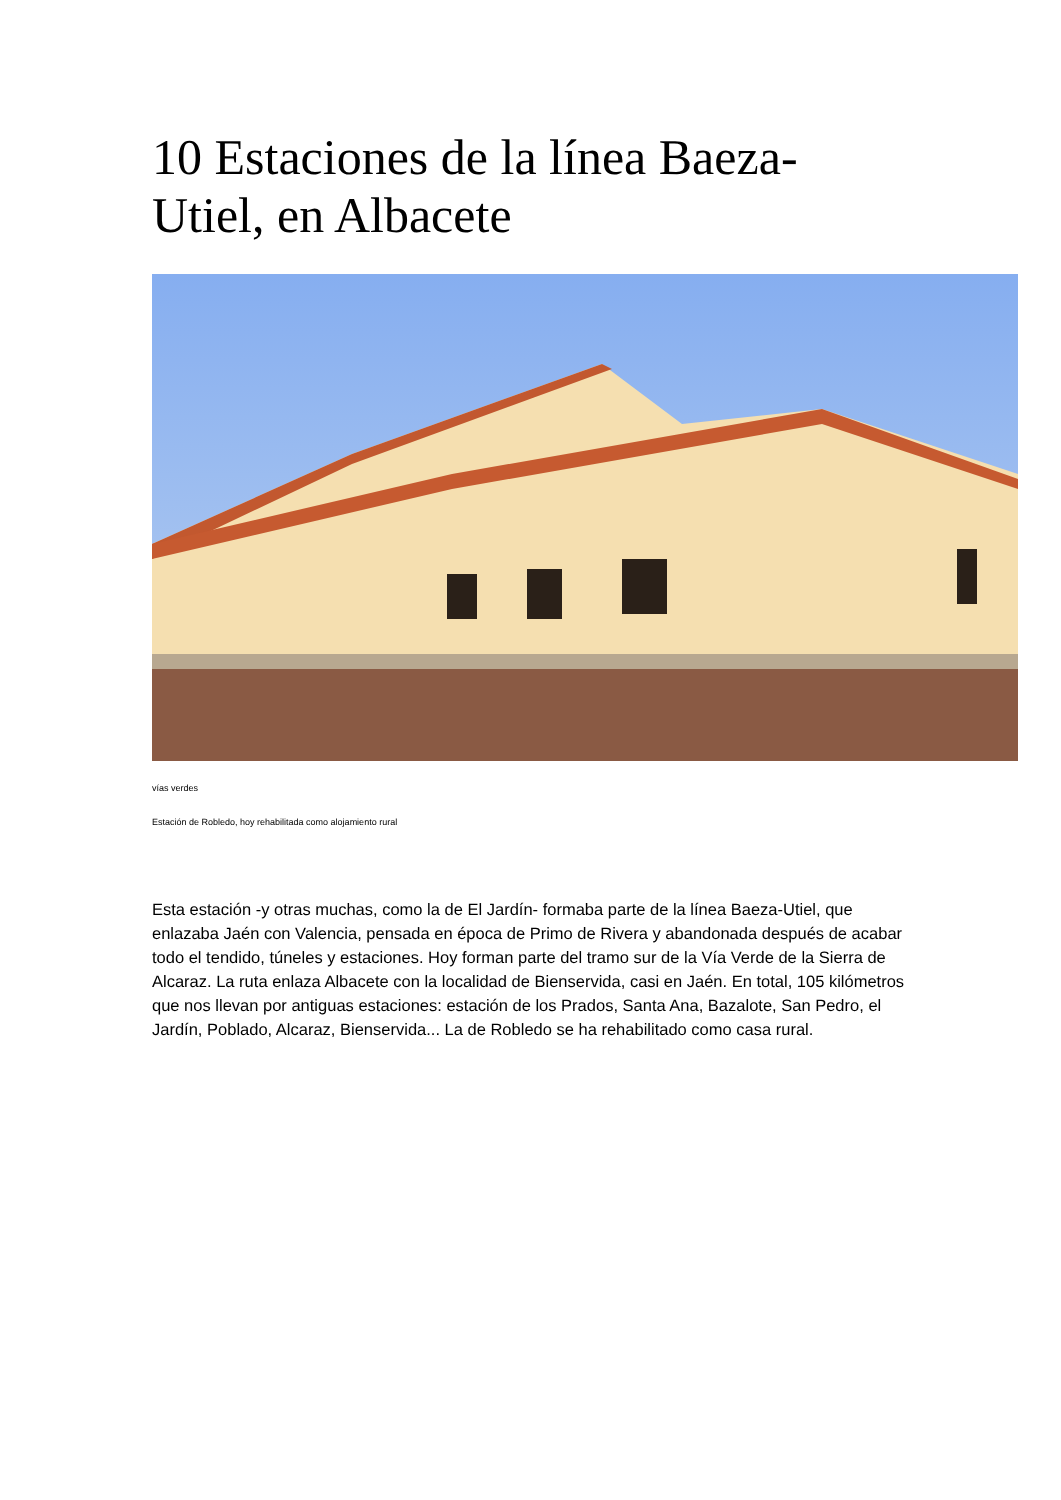10 Estaciones de la línea Baeza-Utiel, en Albacete
vías verdes
Estación de Robledo, hoy rehabilitada como alojamiento rural
Esta estación -y otras muchas, como la de El Jardín- formaba parte de la línea Baeza-Utiel, que enlazaba Jaén con Valencia, pensada en época de Primo de Rivera y abandonada después de acabar todo el tendido, túneles y estaciones. Hoy forman parte del tramo sur de la Vía Verde de la Sierra de Alcaraz. La ruta enlaza Albacete con la localidad de Bienservida, casi en Jaén. En total, 105 kilómetros que nos llevan por antiguas estaciones: estación de los Prados, Santa Ana, Bazalote, San Pedro, el Jardín, Poblado, Alcaraz, Bienservida... La de Robledo se ha rehabilitado como casa rural.